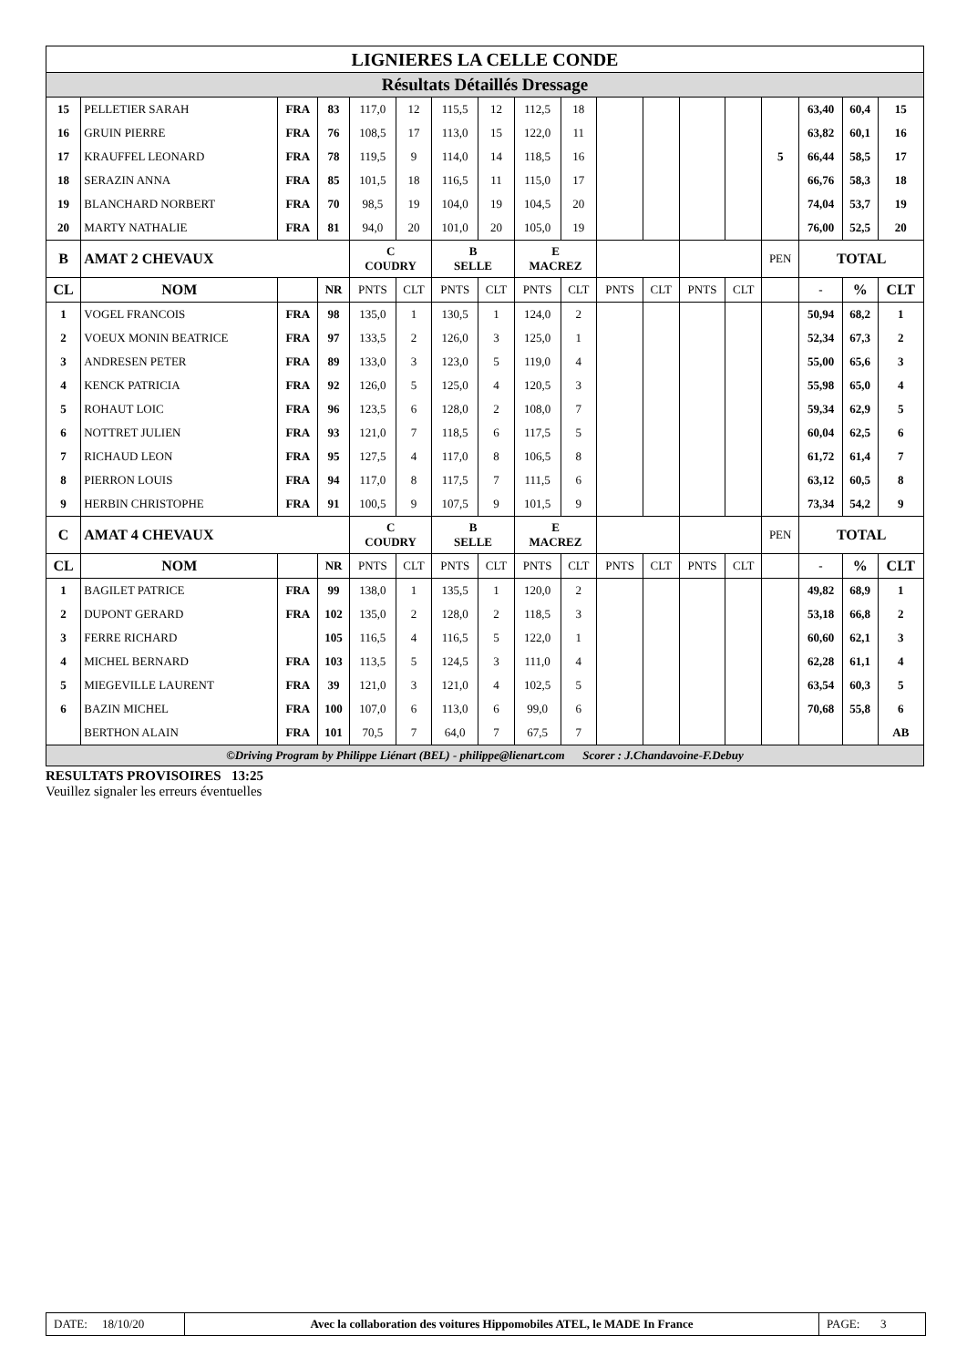| LIGNIERES LA CELLE CONDE | | | | | | | | | | | | | | | | | |
| Résultats Détaillés Dressage | | | | | | | | | | | | | | | | | |
| 15 | PELLETIER SARAH | FRA | 83 | 117,0 | 12 | 115,5 | 12 | 112,5 | 18 | | | | | | 63,40 | 60,4 | 15 |
| 16 | GRUIN PIERRE | FRA | 76 | 108,5 | 17 | 113,0 | 15 | 122,0 | 11 | | | | | | 63,82 | 60,1 | 16 |
| 17 | KRAUFFEL LEONARD | FRA | 78 | 119,5 | 9 | 114,0 | 14 | 118,5 | 16 | | | | | 5 | 66,44 | 58,5 | 17 |
| 18 | SERAZIN ANNA | FRA | 85 | 101,5 | 18 | 116,5 | 11 | 115,0 | 17 | | | | | | 66,76 | 58,3 | 18 |
| 19 | BLANCHARD NORBERT | FRA | 70 | 98,5 | 19 | 104,0 | 19 | 104,5 | 20 | | | | | | 74,04 | 53,7 | 19 |
| 20 | MARTY NATHALIE | FRA | 81 | 94,0 | 20 | 101,0 | 20 | 105,0 | 19 | | | | | | 76,00 | 52,5 | 20 |
| B | AMAT 2 CHEVAUX | | | C COUDRY | | B SELLE | | E MACREZ | | | | | | PEN | TOTAL | | |
| CL | NOM | | NR | PNTS | CLT | PNTS | CLT | PNTS | CLT | PNTS | CLT | PNTS | CLT | | - | % | CLT |
| 1 | VOGEL FRANCOIS | FRA | 98 | 135,0 | 1 | 130,5 | 1 | 124,0 | 2 | | | | | | 50,94 | 68,2 | 1 |
| 2 | VOEUX MONIN BEATRICE | FRA | 97 | 133,5 | 2 | 126,0 | 3 | 125,0 | 1 | | | | | | 52,34 | 67,3 | 2 |
| 3 | ANDRESEN PETER | FRA | 89 | 133,0 | 3 | 123,0 | 5 | 119,0 | 4 | | | | | | 55,00 | 65,6 | 3 |
| 4 | KENCK PATRICIA | FRA | 92 | 126,0 | 5 | 125,0 | 4 | 120,5 | 3 | | | | | | 55,98 | 65,0 | 4 |
| 5 | ROHAUT LOIC | FRA | 96 | 123,5 | 6 | 128,0 | 2 | 108,0 | 7 | | | | | | 59,34 | 62,9 | 5 |
| 6 | NOTTRET JULIEN | FRA | 93 | 121,0 | 7 | 118,5 | 6 | 117,5 | 5 | | | | | | 60,04 | 62,5 | 6 |
| 7 | RICHAUD LEON | FRA | 95 | 127,5 | 4 | 117,0 | 8 | 106,5 | 8 | | | | | | 61,72 | 61,4 | 7 |
| 8 | PIERRON LOUIS | FRA | 94 | 117,0 | 8 | 117,5 | 7 | 111,5 | 6 | | | | | | 63,12 | 60,5 | 8 |
| 9 | HERBIN CHRISTOPHE | FRA | 91 | 100,5 | 9 | 107,5 | 9 | 101,5 | 9 | | | | | | 73,34 | 54,2 | 9 |
| C | AMAT 4 CHEVAUX | | | C COUDRY | | B SELLE | | E MACREZ | | | | | | PEN | TOTAL | | |
| CL | NOM | | NR | PNTS | CLT | PNTS | CLT | PNTS | CLT | PNTS | CLT | PNTS | CLT | | - | % | CLT |
| 1 | BAGILET PATRICE | FRA | 99 | 138,0 | 1 | 135,5 | 1 | 120,0 | 2 | | | | | | 49,82 | 68,9 | 1 |
| 2 | DUPONT GERARD | FRA | 102 | 135,0 | 2 | 128,0 | 2 | 118,5 | 3 | | | | | | 53,18 | 66,8 | 2 |
| 3 | FERRE RICHARD | | 105 | 116,5 | 4 | 116,5 | 5 | 122,0 | 1 | | | | | | 60,60 | 62,1 | 3 |
| 4 | MICHEL BERNARD | FRA | 103 | 113,5 | 5 | 124,5 | 3 | 111,0 | 4 | | | | | | 62,28 | 61,1 | 4 |
| 5 | MIEGEVILLE LAURENT | FRA | 39 | 121,0 | 3 | 121,0 | 4 | 102,5 | 5 | | | | | | 63,54 | 60,3 | 5 |
| 6 | BAZIN MICHEL | FRA | 100 | 107,0 | 6 | 113,0 | 6 | 99,0 | 6 | | | | | | 70,68 | 55,8 | 6 |
| | BERTHON ALAIN | FRA | 101 | 70,5 | 7 | 64,0 | 7 | 67,5 | 7 | | | | | | | | AB |
| ©Driving Program by Philippe Liénart (BEL) - philippe@lienart.com Scorer : J.Chandavoine-F.Debuy | | | | | | | | | | | | | | | | | |
RESULTATS PROVISOIRES 13:25
Veuillez signaler les erreurs éventuelles
DATE: 18/10/20
Avec la collaboration des voitures Hippomobiles ATEL, le MADE In France
PAGE: 3